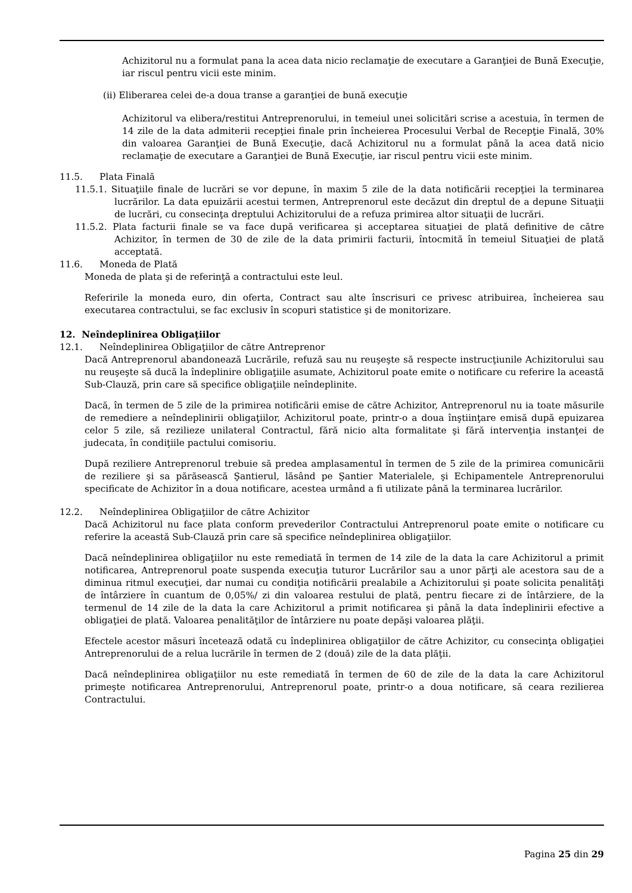Achizitorul nu a formulat pana la acea data nicio reclamaţie de executare a Garanţiei de Bună Execuţie, iar riscul pentru vicii este minim.
(ii) Eliberarea celei de-a doua transe a garanţiei de bună execuţie
Achizitorul va elibera/restitui Antreprenorului, in temeiul unei solicitări scrise a acestuia, în termen de 14 zile de la data admiterii recepţiei finale prin încheierea Procesului Verbal de Recepţie Finală, 30% din valoarea Garanţiei de Bună Execuţie, dacă Achizitorul nu a formulat până la acea dată nicio reclamaţie de executare a Garanţiei de Bună Execuţie, iar riscul pentru vicii este minim.
11.5. Plata Finală
11.5.1. Situaţiile finale de lucrări se vor depune, în maxim 5 zile de la data notificării recepţiei la terminarea lucrărilor. La data epuizării acestui termen, Antreprenorul este decăzut din dreptul de a depune Situaţii de lucrări, cu consecinţa dreptului Achizitorului de a refuza primirea altor situaţii de lucrări.
11.5.2. Plata facturii finale se va face după verificarea şi acceptarea situaţiei de plată definitive de către Achizitor, în termen de 30 de zile de la data primirii facturii, întocmită în temeiul Situaţiei de plată acceptată.
11.6. Moneda de Plată
Moneda de plata şi de referinţă a contractului este leul.
Referirile la moneda euro, din oferta, Contract sau alte înscrisuri ce privesc atribuirea, încheierea sau executarea contractului, se fac exclusiv în scopuri statistice şi de monitorizare.
12. Neîndeplinirea Obligaţiilor
12.1. Neîndeplinirea Obligaţiilor de către Antreprenor
Dacă Antreprenorul abandonează Lucrările, refuză sau nu reuşeşte să respecte instrucţiunile Achizitorului sau nu reuşeşte să ducă la îndeplinire obligaţiile asumate, Achizitorul poate emite o notificare cu referire la această Sub-Clauză, prin care să specifice obligaţiile neîndeplinite.
Dacă, în termen de 5 zile de la primirea notificării emise de către Achizitor, Antreprenorul nu ia toate măsurile de remediere a neîndeplinirii obligaţiilor, Achizitorul poate, printr-o a doua înştiinţare emisă după epuizarea celor 5 zile, să rezilieze unilateral Contractul, fără nicio alta formalitate şi fără intervenţia instanţei de judecata, în condiţiile pactului comisoriu.
După reziliere Antreprenorul trebuie să predea amplasamentul în termen de 5 zile de la primirea comunicării de reziliere şi sa părăsească Şantierul, lăsând pe Şantier Materialele, şi Echipamentele Antreprenorului specificate de Achizitor în a doua notificare, acestea urmând a fi utilizate până la terminarea lucrărilor.
12.2. Neîndeplinirea Obligaţiilor de către Achizitor
Dacă Achizitorul nu face plata conform prevederilor Contractului Antreprenorul poate emite o notificare cu referire la această Sub-Clauză prin care să specifice neîndeplinirea obligaţiilor.
Dacă neîndeplinirea obligaţiilor nu este remediată în termen de 14 zile de la data la care Achizitorul a primit notificarea, Antreprenorul poate suspenda execuţia tuturor Lucrărilor sau a unor părţi ale acestora sau de a diminua ritmul execuţiei, dar numai cu condiţia notificării prealabile a Achizitorului şi poate solicita penalităţi de întârziere în cuantum de 0,05%/ zi din valoarea restului de plată, pentru fiecare zi de întârziere, de la termenul de 14 zile de la data la care Achizitorul a primit notificarea şi până la data îndeplinirii efective a obligaţiei de plată. Valoarea penalităţilor de întârziere nu poate depăşi valoarea plăţii.
Efectele acestor măsuri încetează odată cu îndeplinirea obligaţiilor de către Achizitor, cu consecinţa obligaţiei Antreprenorului de a relua lucrările în termen de 2 (două) zile de la data plăţii.
Dacă neîndeplinirea obligaţiilor nu este remediată în termen de 60 de zile de la data la care Achizitorul primeşte notificarea Antreprenorului, Antreprenorul poate, printr-o a doua notificare, să ceara rezilierea Contractului.
Pagina 25 din 29